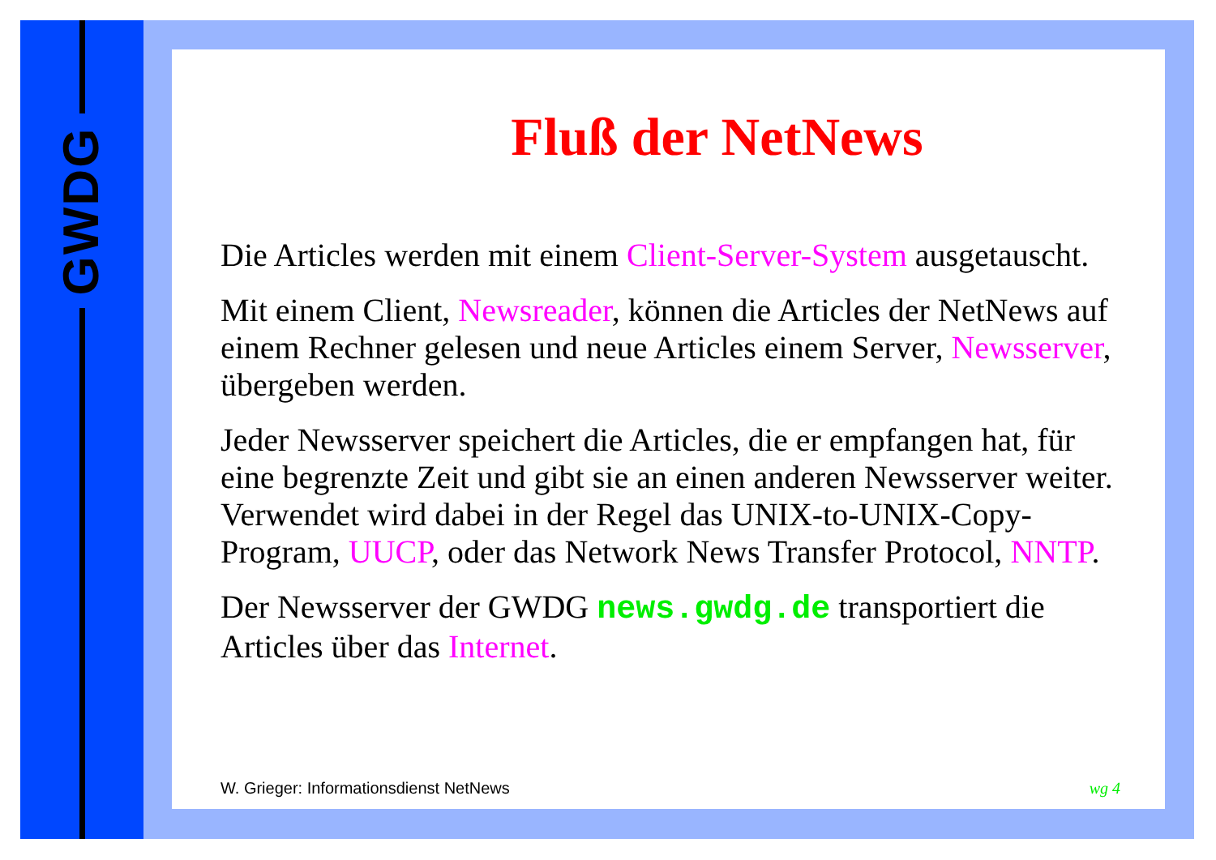GWDG
Fluß der NetNews
Die Articles werden mit einem Client-Server-System ausgetauscht.
Mit einem Client, Newsreader, können die Articles der NetNews auf einem Rechner gelesen und neue Articles einem Server, Newsserver, übergeben werden.
Jeder Newsserver speichert die Articles, die er empfangen hat, für eine begrenzte Zeit und gibt sie an einen anderen Newsserver weiter. Verwendet wird dabei in der Regel das UNIX-to-UNIX-Copy-Program, UUCP, oder das Network News Transfer Protocol, NNTP.
Der Newsserver der GWDG news.gwdg.de transportiert die Articles über das Internet.
W. Grieger: Informationsdienst NetNews wg 4